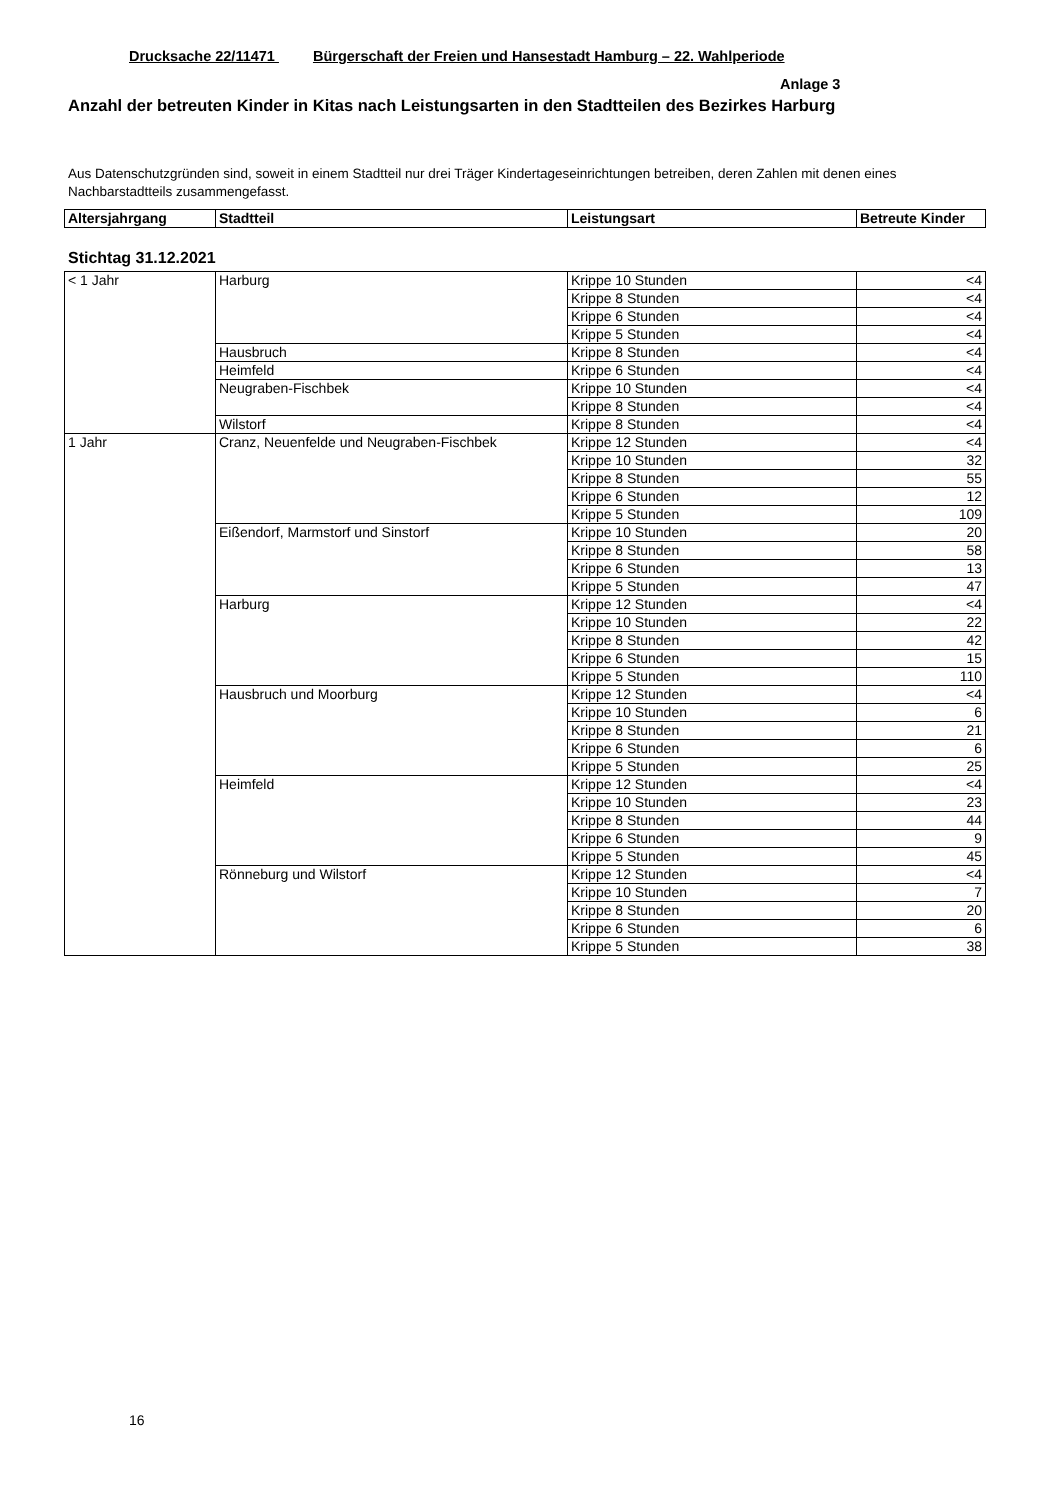Drucksache 22/11471 Bürgerschaft der Freien und Hansestadt Hamburg – 22. Wahlperiode
Anlage 3
Anzahl der betreuten Kinder in Kitas nach Leistungsarten in den Stadtteilen des Bezirkes Harburg
Aus Datenschutzgründen sind, soweit in einem Stadtteil nur drei Träger Kindertageseinrichtungen betreiben, deren Zahlen mit denen eines Nachbarstadtteils zusammengefasst.
| Altersjahrgang | Stadtteil | Leistungsart | Betreute Kinder |
| --- | --- | --- | --- |
Stichtag 31.12.2021
| < 1 Jahr | Harburg | Krippe 10 Stunden | <4 |
| | | Krippe 8 Stunden | <4 |
| | | Krippe 6 Stunden | <4 |
| | | Krippe 5 Stunden | <4 |
| | Hausbruch | Krippe 8 Stunden | <4 |
| | Heimfeld | Krippe 6 Stunden | <4 |
| | Neugraben-Fischbek | Krippe 10 Stunden | <4 |
| | | Krippe 8 Stunden | <4 |
| | Wilstorf | Krippe 8 Stunden | <4 |
| 1 Jahr | Cranz, Neuenfelde und Neugraben-Fischbek | Krippe 12 Stunden | <4 |
| | | Krippe 10 Stunden | 32 |
| | | Krippe 8 Stunden | 55 |
| | | Krippe 6 Stunden | 12 |
| | | Krippe 5 Stunden | 109 |
| | Eißendorf, Marmstorf und Sinstorf | Krippe 10 Stunden | 20 |
| | | Krippe 8 Stunden | 58 |
| | | Krippe 6 Stunden | 13 |
| | | Krippe 5 Stunden | 47 |
| | Harburg | Krippe 12 Stunden | <4 |
| | | Krippe 10 Stunden | 22 |
| | | Krippe 8 Stunden | 42 |
| | | Krippe 6 Stunden | 15 |
| | | Krippe 5 Stunden | 110 |
| | Hausbruch und Moorburg | Krippe 12 Stunden | <4 |
| | | Krippe 10 Stunden | 6 |
| | | Krippe 8 Stunden | 21 |
| | | Krippe 6 Stunden | 6 |
| | | Krippe 5 Stunden | 25 |
| | Heimfeld | Krippe 12 Stunden | <4 |
| | | Krippe 10 Stunden | 23 |
| | | Krippe 8 Stunden | 44 |
| | | Krippe 6 Stunden | 9 |
| | | Krippe 5 Stunden | 45 |
| | Rönneburg und Wilstorf | Krippe 12 Stunden | <4 |
| | | Krippe 10 Stunden | 7 |
| | | Krippe 8 Stunden | 20 |
| | | Krippe 6 Stunden | 6 |
| | | Krippe 5 Stunden | 38 |
16